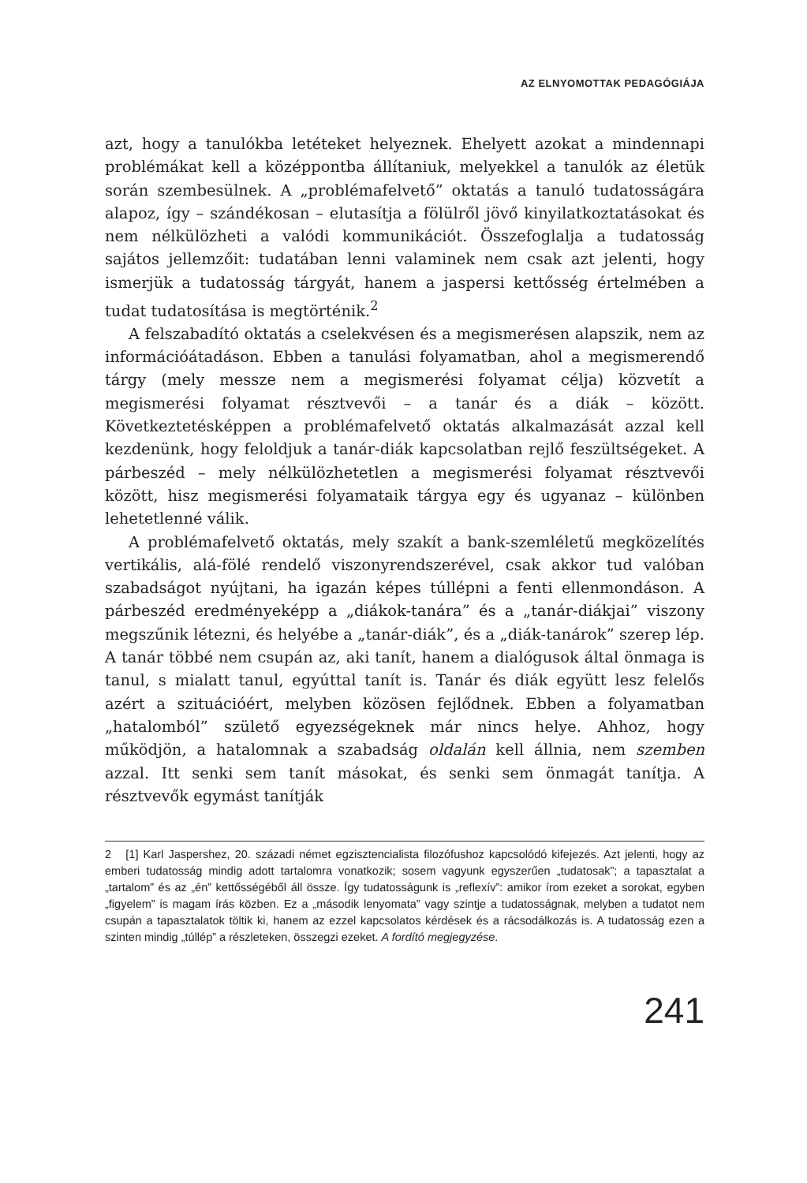AZ ELNYOMOTTAK PEDAGÓGIÁJA
azt, hogy a tanulókba letéteket helyeznek. Ehelyett azokat a mindennapi problémákat kell a középpontba állítaniuk, melyekkel a tanulók az életük során szembesülnek. A „problémafelvető” oktatás a tanuló tudatosságára alapoz, így – szándékosan – elutasítja a fölülről jövő kinyilatkoztatásokat és nem nélkülözheti a valódi kommunikációt. Összefoglalja a tudatosság sajátos jellemzőit: tudatában lenni valaminek nem csak azt jelenti, hogy ismerjük a tudatosság tárgyát, hanem a jaspersi kettősség értelmében a tudat tudatosítása is megtörténik.<sup>2</sup>
A felszabadító oktatás a cselekvésen és a megismerésen alapszik, nem az információátadáson. Ebben a tanulási folyamatban, ahol a megismerendő tárgy (mely messze nem a megismerési folyamat célja) közvetít a megismerési folyamat résztvevői – a tanár és a diák – között. Következtetésképpen a problémafelvető oktatás alkalmazását azzal kell kezdenünk, hogy feloldjuk a tanár-diák kapcsolatban rejlő feszültségeket. A párbeszéd – mely nélkülözhetetlen a megismerési folyamat résztvevői között, hisz megismerési folyamataik tárgya egy és ugyanaz – különben lehetetlenné válik.
A problémafelvető oktatás, mely szakít a bank-szemléletű megközelítés vertikális, alá-fölé rendelő viszonyrendszerével, csak akkor tud valóban szabadságot nyújtani, ha igazán képes túllépni a fenti ellenmondáson. A párbeszéd eredményeképp a „diákok-tanára” és a „tanár-diákjai” viszony megszűnik létezni, és helyébe a „tanár-diák”, és a „diák-tanárok” szerep lép. A tanár többé nem csupán az, aki tanít, hanem a dialógusok által önmaga is tanul, s mialatt tanul, egyúttal tanít is. Tanár és diák együtt lesz felelős azért a szituációért, melyben közösen fejlődnek. Ebben a folyamatban „hatalomból” születő egyezségeknek már nincs helye. Ahhoz, hogy működjön, a hatalomnak a szabadság oldalán kell állnia, nem szemben azzal. Itt senki sem tanít másokat, és senki sem önmagát tanítja. A résztvevők egymást tanítják
2 [1] Karl Jaspershez, 20. századi német egzisztencialista filozófushoz kapcsolódó kifejezés. Azt jelenti, hogy az emberi tudatosság mindig adott tartalomra vonatkozik; sosem vagyunk egyszerűen „tudatosak”; a tapasztalat a „tartalom” és az „én” kettősségéből áll össze. Így tudatosságunk is „reflexív”: amikor írom ezeket a sorokat, egyben „figyelem” is magam írás közben. Ez a „második lenyomata” vagy szintje a tudatosságnak, melyben a tudatot nem csupán a tapasztalatok töltik ki, hanem az ezzel kapcsolatos kérdések és a rácsodálkozás is. A tudatosság ezen a szinten mindig „túllép” a részleteken, összegzi ezeket. A fordító megjegyzése.
241